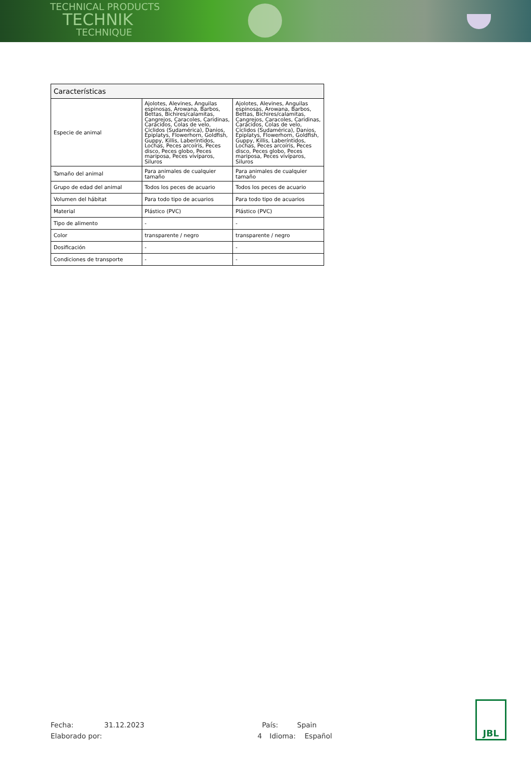TECHNICAL PRODUCTS
TECHNIK
TECHNIQUE
| Características | | |
| --- | --- | --- |
| Especie de animal | Ajolotes, Alevines, Anguilas espinosas, Arowana, Barbos, Bettas, Bichires/calamitas, Cangrejos, Caracoles, Caridinas, Carácidos, Colas de velo, Cíclidos (Sudamérica), Danios, Epiplatys, Flowerhorn, Goldfish, Guppy, Killis, Laberíntidos, Lochas, Peces arcoíris, Peces disco, Peces globo, Peces mariposa, Peces vivíparos, Siluros | Ajolotes, Alevines, Anguilas espinosas, Arowana, Barbos, Bettas, Bichires/calamitas, Cangrejos, Caracoles, Caridinas, Carácidos, Colas de velo, Cíclidos (Sudamérica), Danios, Epiplatys, Flowerhorn, Goldfish, Guppy, Killis, Laberíntidos, Lochas, Peces arcoíris, Peces disco, Peces globo, Peces mariposa, Peces vivíparos, Siluros |
| Tamaño del animal | Para animales de cualquier tamaño | Para animales de cualquier tamaño |
| Grupo de edad del animal | Todos los peces de acuario | Todos los peces de acuario |
| Volumen del hábitat | Para todo tipo de acuarios | Para todo tipo de acuarios |
| Material | Plástico (PVC) | Plástico (PVC) |
| Tipo de alimento | - | - |
| Color | transparente / negro | transparente / negro |
| Dosificación | - | - |
| Condiciones de transporte | - | - |
Fecha:
31.12.2023
País:
Spain
Elaborado por:
4
Idioma:
Español
JBL